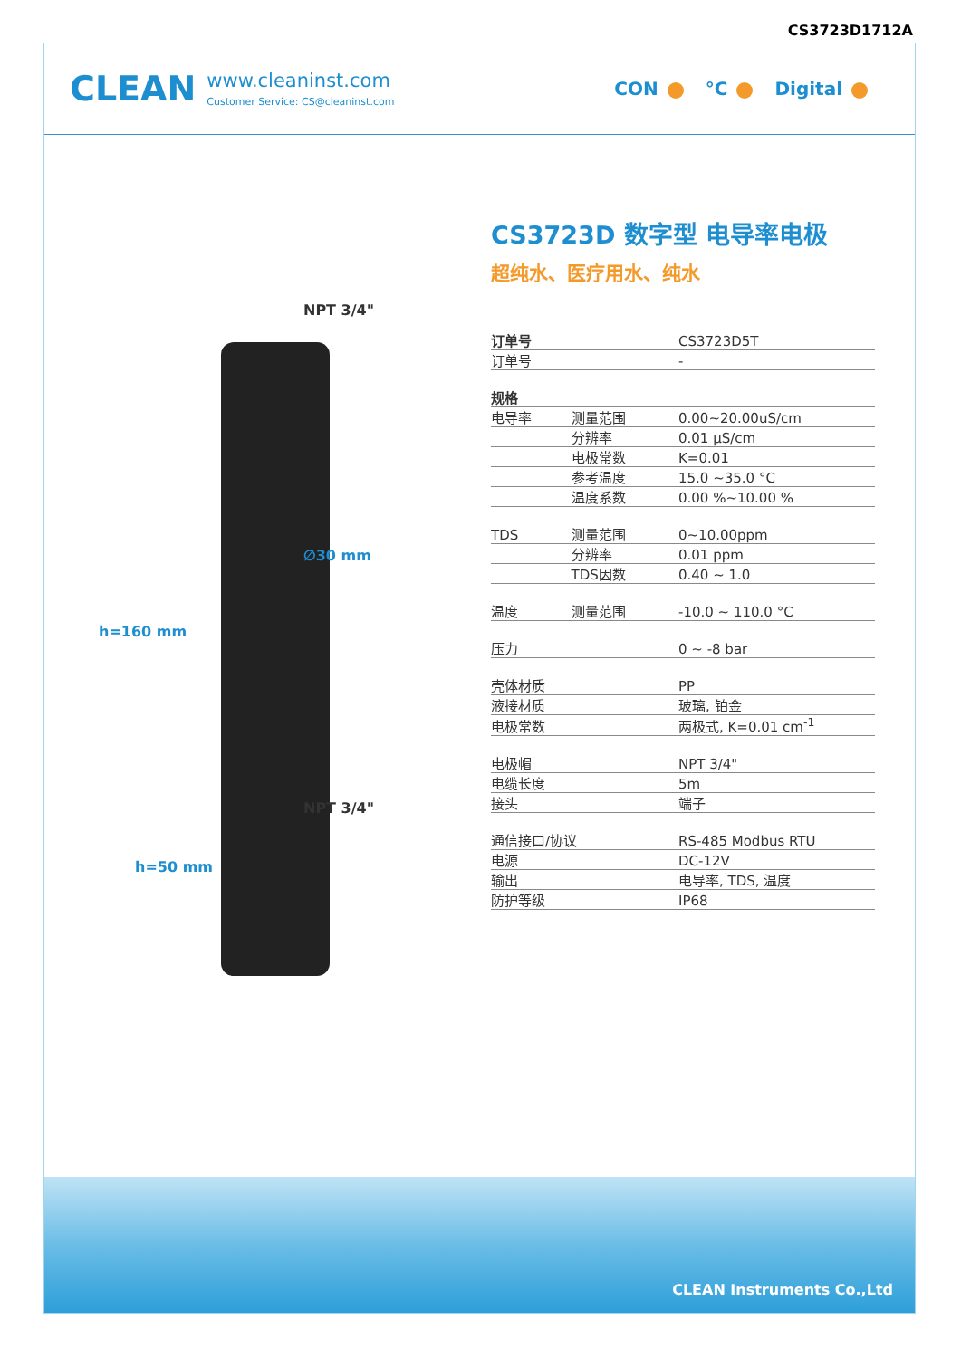CS3723D1712A
CLEAN
www.cleaninst.com
Customer Service: CS@cleaninst.com
CON °C Digital
NPT 3/4"
∅30 mm
NPT 3/4"
h=160 mm
h=50 mm
CS3723D 数字型 电导率电极
超纯水、医疗用水、纯水
| 订单号 | | CS3723D5T |
| 订单号 | | - |
| 规格 | | |
| 电导率 | 测量范围 | 0.00~20.00uS/cm |
| | 分辨率 | 0.01 μS/cm |
| | 电极常数 | K=0.01 |
| | 参考温度 | 15.0 ~35.0 °C |
| | 温度系数 | 0.00 %~10.00 % |
| TDS | 测量范围 | 0~10.00ppm |
| | 分辨率 | 0.01 ppm |
| | TDS因数 | 0.40 ~ 1.0 |
| 温度 | 测量范围 | -10.0 ~ 110.0 °C |
| 压力 | | 0 ~ -8 bar |
| 壳体材质 | | PP |
| 液接材质 | | 玻璃, 铂金 |
| 电极常数 | | 两极式, K=0.01 cm<sup>-1</sup> |
| 电极帽 | | NPT 3/4" |
| 电缆长度 | | 5m |
| 接头 | | 端子 |
| 通信接口/协议 | | RS-485 Modbus RTU |
| 电源 | | DC-12V |
| 输出 | | 电导率, TDS, 温度 |
| 防护等级 | | IP68 |
CLEAN Instruments Co.,Ltd